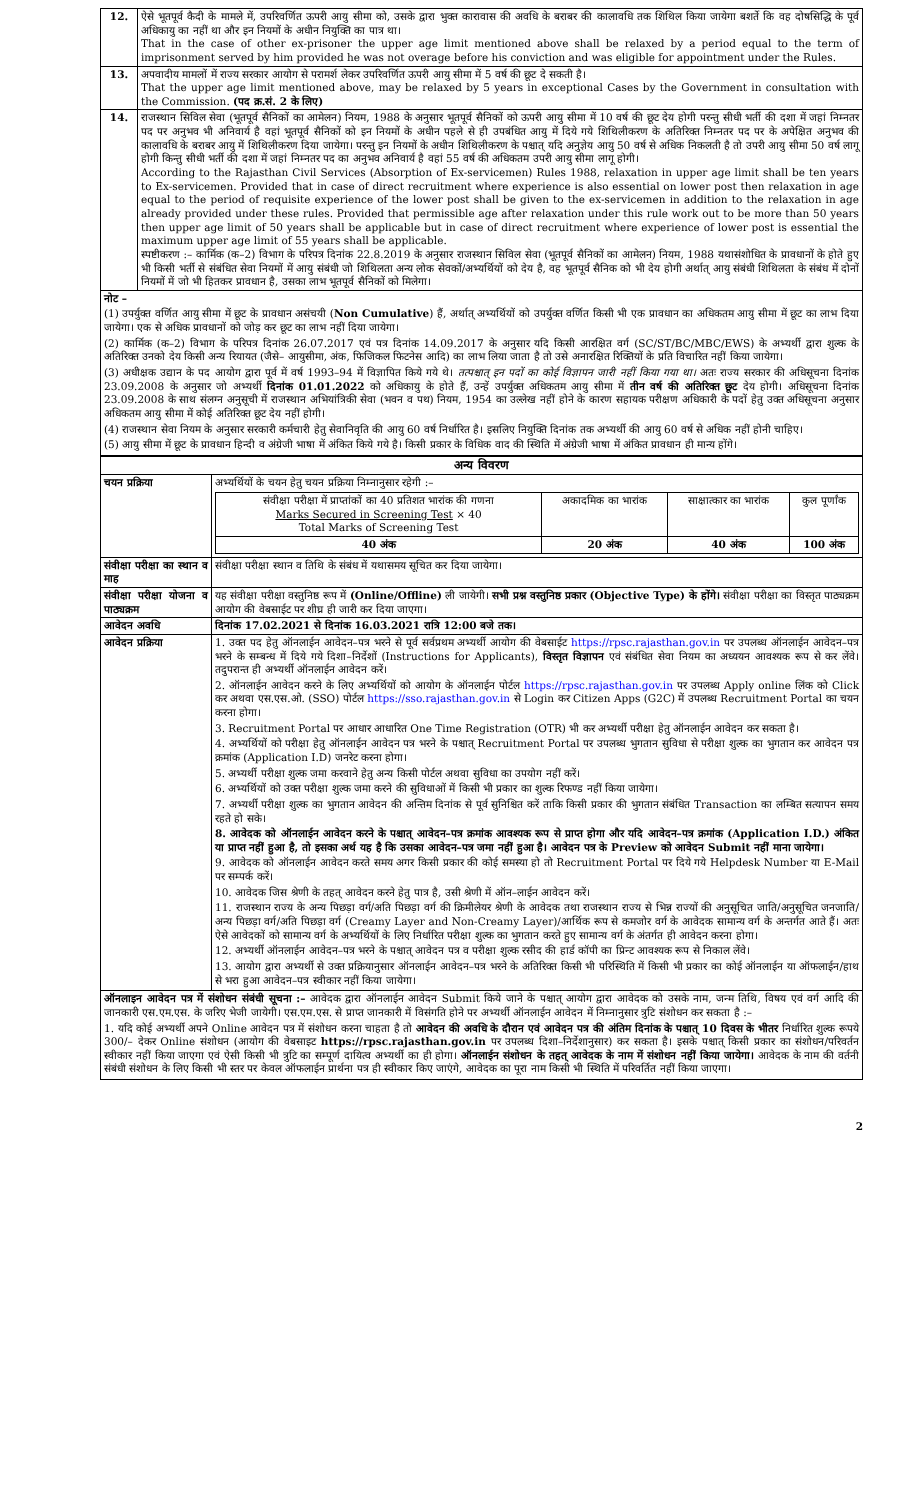| 12. | ऐसे भूतपूर्व कैदी के मामले में, उपरिवर्णित ऊपरी आयु सीमा को, उसके द्वारा भुक्त कारावास की अवधि के बराबर की कालावधि तक शिथिल किया जायेगा बशर्ते कि वह दोषसिद्धि के पूर्व अधिकायु का नहीं था और इन नियमों के अधीन नियुक्ति का पात्र था। That in the case of other ex-prisoner the upper age limit mentioned above shall be relaxed by a period equal to the term of imprisonment served by him provided he was not overage before his conviction and was eligible for appointment under the Rules. |
| 13. | अपवादीय मामलों में राज्य सरकार आयोग से परामर्श लेकर उपरिवर्णित ऊपरी आयु सीमा में 5 वर्ष की छूट दे सकती है। That the upper age limit mentioned above, may be relaxed by 5 years in exceptional Cases by the Government in consultation with the Commission. (पद क्र.सं. 2 के लिए) |
| 14. | राजस्थान सिविल सेवा (भूतपूर्व सैनिकों का आमेलन) नियम, 1988 के अनुसार भूतपूर्व सैनिकों को ऊपरी आयु सीमा में 10 वर्ष की छूट देय होगी परन्तु सीधी भर्ती की दशा में जहां निम्नतर पद पर अनुभव भी अनिवार्य है वहां भूतपूर्व सैनिकों को इन नियमों के अधीन पहले से ही उपबंधित आयु में दिये गये शिथिलीकरण के अतिरिक्त निम्नतर पद पर के अपेक्षित अनुभव की कालावधि के बराबर आयु में शिथिलीकरण दिया जायेगा। परन्तु इन नियमों के अधीन शिथिलीकरण के पश्चात् यदि अनुज्ञेय आयु 50 वर्ष से अधिक निकलती है तो उपरी आयु सीमा 50 वर्ष लागू होगी किन्तु सीधी भर्ती की दशा में जहां निम्नतर पद का अनुभव अनिवार्य है वहां 55 वर्ष की अधिकतम उपरी आयु सीमा लागू होगी। According to the Rajasthan Civil Services (Absorption of Ex-servicemen) Rules 1988, relaxation in upper age limit shall be ten years to Ex-servicemen. Provided that in case of direct recruitment where experience is also essential on lower post then relaxation in age equal to the period of requisite experience of the lower post shall be given to the ex-servicemen in addition to the relaxation in age already provided under these rules. Provided that permissible age after relaxation under this rule work out to be more than 50 years then upper age limit of 50 years shall be applicable but in case of direct recruitment where experience of lower post is essential the maximum upper age limit of 55 years shall be applicable. स्पष्टीकरण :– कार्मिक (क–2) विभाग के परिपत्र दिनांक 22.8.2019 के अनुसार राजस्थान सिविल सेवा (भूतपूर्व सैनिकों का आमेलन) नियम, 1988 यथासंशोधित के प्रावधानों के होते हुए भी किसी भर्ती से संबंधित सेवा नियमों में आयु संबंधी जो शिथिलता अन्य लोक सेवकों/अभ्यर्थियों को देय है, वह भूतपूर्व सैनिक को भी देय होगी अर्थात् आयु संबंधी शिथिलता के संबंध में दोनों नियमों में जो भी हितकर प्रावधान है, उसका लाभ भूतपूर्व सैनिकों को मिलेगा। |
| नोट – (1) उपर्युक्त वर्णित आयु सीमा में छूट के प्रावधान असंचयी ( Non Cumulative ) हैं, अर्थात् अभ्यर्थियों को उपर्युक्त वर्णित किसी भी एक प्रावधान का अधिकतम आयु सीमा में छूट का लाभ दिया जायेगा। एक से अधिक प्रावधानों को जोड़ कर छूट का लाभ नहीं दिया जायेगा। (2) कार्मिक (क–2) विभाग के परिपत्र दिनांक 26.07.2017 एवं पत्र दिनांक 14.09.2017 के अनुसार यदि किसी आरक्षित वर्ग (SC/ST/BC/MBC/EWS) के अभ्यर्थी द्वारा शुल्क के अतिरिक्त उनको देय किसी अन्य रियायत (जैसे– आयुसीमा, अंक, फिजिकल फिटनेस आदि) का लाभ लिया जाता है तो उसे अनारक्षित रिक्तियों के प्रति विचारित नहीं किया जायेगा। (3) अधीक्षक उद्यान के पद आयोग द्वारा पूर्व में वर्ष 1993–94 में विज्ञापित किये गये थे। तत्पश्चात् इन पदों का कोई विज्ञापन जारी नहीं किया गया था। अतः राज्य सरकार की अधिसूचना दिनांक 23.09.2008 के अनुसार जो अभ्यर्थी दिनांक 01.01.2022 को अधिकायु के होते हैं, उन्हें उपर्युक्त अधिकतम आयु सीमा में तीन वर्ष की अतिरिक्त छूट देय होगी। अधिसूचना दिनांक 23.09.2008 के साथ संलग्न अनुसूची में राजस्थान अभियांत्रिकी सेवा (भवन व पथ) नियम, 1954 का उल्लेख नहीं होने के कारण सहायक परीक्षण अधिकारी के पदों हेतु उक्त अधिसूचना अनुसार अधिकतम आयु सीमा में कोई अतिरिक्त छूट देय नहीं होगी। (4) राजस्थान सेवा नियम के अनुसार सरकारी कर्मचारी हेतु सेवानिवृति की आयु 60 वर्ष निर्धारित है। इसलिए नियुक्ति दिनांक तक अभ्यर्थी की आयु 60 वर्ष से अधिक नहीं होनी चाहिए। (5) आयु सीमा में छूट के प्रावधान हिन्दी व अंग्रेजी भाषा में अंकित किये गये है। किसी प्रकार के विधिक वाद की स्थिति में अंग्रेजी भाषा में अंकित प्रावधान ही मान्य होंगे। | |
| अन्य विवरण | |
| --- | --- |
| चयन प्रक्रिया | अभ्यर्थियों के चयन हेतु चयन प्रक्रिया निम्नानुसार रहेगी :– / संवीक्षा परीक्षा में प्राप्तांकों का 40 प्रतिशत भारांक की गणना Marks Secured in Screening Test × 40 Total Marks of Screening Test / अकादमिक का भारांक / साक्षात्कार का भारांक / कुल पूर्णांक / / 40 अंक / 20 अंक / 40 अंक / 100 अंक / |
| संवीक्षा परीक्षा का स्थान व माह | संवीक्षा परीक्षा स्थान व तिथि के संबंध में यथासमय सूचित कर दिया जायेगा। |
| संवीक्षा परीक्षा योजना व पाठ्यक्रम | यह संवीक्षा परीक्षा वस्तुनिष्ठ रूप में (Online/Offline) ली जायेगी। सभी प्रश्न वस्तुनिष्ठ प्रकार (Objective Type) के होंगे। संवीक्षा परीक्षा का विस्तृत पाठ्यक्रम आयोग की वेबसाईट पर शीघ्र ही जारी कर दिया जाएगा। |
| आवेदन अवधि | दिनांक 17.02.2021 से दिनांक 16.03.2021 रात्रि 12:00 बजे तक। |
| आवेदन प्रक्रिया | 1. उक्त पद हेतु ऑनलाईन आवेदन–पत्र भरने से पूर्व सर्वप्रथम अभ्यर्थी आयोग की वेबसाईट https://rpsc.rajasthan.gov.in पर उपलब्ध ऑनलाईन आवेदन–पत्र भरने के सम्बन्ध में दिये गये दिशा–निर्देशों (Instructions for Applicants), विस्तृत विज्ञापन एवं संबंधित सेवा नियम का अध्ययन आवश्यक रूप से कर लेंवे। तदुपरान्त ही अभ्यर्थी ऑनलाईन आवेदन करें। 2. ऑनलाईन आवेदन करने के लिए अभ्यर्थियों को आयोग के ऑनलाईन पोर्टल https://rpsc.rajasthan.gov.in पर उपलब्ध Apply online लिंक को Click कर अथवा एस.एस.ओ. (SSO) पोर्टल https://sso.rajasthan.gov.in से Login कर Citizen Apps (G2C) में उपलब्ध Recruitment Portal का चयन करना होगा। 3. Recruitment Portal पर आधार आधारित One Time Registration (OTR) भी कर अभ्यर्थी परीक्षा हेतु ऑनलाईन आवेदन कर सकता है। 4. अभ्यर्थियों को परीक्षा हेतु ऑनलाईन आवेदन पत्र भरने के पश्चात् Recruitment Portal पर उपलब्ध भुगतान सुविधा से परीक्षा शुल्क का भुगतान कर आवेदन पत्र क्रमांक (Application I.D) जनरेट करना होगा। 5. अभ्यर्थी परीक्षा शुल्क जमा करवाने हेतु अन्य किसी पोर्टल अथवा सुविधा का उपयोग नहीं करें। 6. अभ्यर्थियों को उक्त परीक्षा शुल्क जमा करने की सुविधाओं में किसी भी प्रकार का शुल्क रिफण्ड नहीं किया जायेगा। 7. अभ्यर्थी परीक्षा शुल्क का भुगतान आवेदन की अन्तिम दिनांक से पूर्व सुनिश्चित करें ताकि किसी प्रकार की भुगतान संबंधित Transaction का लम्बित सत्यापन समय रहते हो सके। 8. आवेदक को ऑनलाईन आवेदन करने के पश्चात् आवेदन–पत्र क्रमांक आवश्यक रूप से प्राप्त होगा और यदि आवेदन–पत्र क्रमांक (Application I.D.) अंकित या प्राप्त नहीं हुआ है, तो इसका अर्थ यह है कि उसका आवेदन–पत्र जमा नहीं हुआ है। आवेदन पत्र के Preview को आवेदन Submit नहीं माना जायेगा। 9. आवेदक को ऑनलाईन आवेदन करते समय अगर किसी प्रकार की कोई समस्या हो तो Recruitment Portal पर दिये गये Helpdesk Number या E-Mail पर सम्पर्क करें। 10. आवेदक जिस श्रेणी के तहत् आवेदन करने हेतु पात्र है, उसी श्रेणी में ऑन–लाईन आवेदन करें। 11. राजस्थान राज्य के अन्य पिछड़ा वर्ग/अति पिछड़ा वर्ग की क्रिमीलेयर श्रेणी के आवेदक तथा राजस्थान राज्य से भिन्न राज्यों की अनुसूचित जाति/अनुसूचित जनजाति/अन्य पिछड़ा वर्ग/अति पिछड़ा वर्ग (Creamy Layer and Non-Creamy Layer)/आर्थिक रूप से कमजोर वर्ग के आवेदक सामान्य वर्ग के अन्तर्गत आते हैं। अतः ऐसे आवेदकों को सामान्य वर्ग के अभ्यर्थियों के लिए निर्धारित परीक्षा शुल्क का भुगतान करते हुए सामान्य वर्ग के अंतर्गत ही आवेदन करना होगा। 12. अभ्यर्थी ऑनलाईन आवेदन–पत्र भरने के पश्चात् आवेदन पत्र व परीक्षा शुल्क रसीद की हार्ड कॉपी का प्रिन्ट आवश्यक रूप से निकाल लेंवे। 13. आयोग द्वारा अभ्यर्थी से उक्त प्रक्रियानुसार ऑनलाईन आवेदन–पत्र भरने के अतिरिक्त किसी भी परिस्थिति में किसी भी प्रकार का कोई ऑनलाईन या ऑफलाईन/हाथ से भरा हुआ आवेदन–पत्र स्वीकार नहीं किया जायेगा। |
| ऑनलाइन आवेदन पत्र में संशोधन संबंधी सूचना :– आवेदक द्वारा ऑनलाईन आवेदन Submit किये जाने के पश्चात् आयोग द्वारा आवेदक को उसके नाम, जन्म तिथि, विषय एवं वर्ग आदि की जानकारी एस.एम.एस. के जरिए भेजी जायेगी। एस.एम.एस. से प्राप्त जानकारी में विसंगति होने पर अभ्यर्थी ऑनलाईन आवेदन में निम्नानुसार त्रुटि संशोधन कर सकता है :– 1. यदि कोई अभ्यर्थी अपने Online आवेदन पत्र में संशोधन करना चाहता है तो आवेदन की अवधि के दौरान एवं आवेदन पत्र की अंतिम दिनांक के पश्चात् 10 दिवस के भीतर निर्धारित शुल्क रूपये 300/– देकर Online संशोधन (आयोग की वेबसाइट https://rpsc.rajasthan.gov.in पर उपलब्ध दिशा–निर्देशानुसार) कर सकता है। इसके पश्चात् किसी प्रकार का संशोधन/परिवर्तन स्वीकार नहीं किया जाएगा एवं ऐसी किसी भी त्रुटि का सम्पूर्ण दायित्व अभ्यर्थी का ही होगा। ऑनलाईन संशोधन के तहत् आवेदक के नाम में संशोधन नहीं किया जायेगा। आवेदक के नाम की वर्तनी संबंधी संशोधन के लिए किसी भी स्तर पर केवल ऑफलाईन प्रार्थना पत्र ही स्वीकार किए जाएंगे, आवेदक का पूरा नाम किसी भी स्थिति में परिवर्तित नहीं किया जाएगा। | |
2